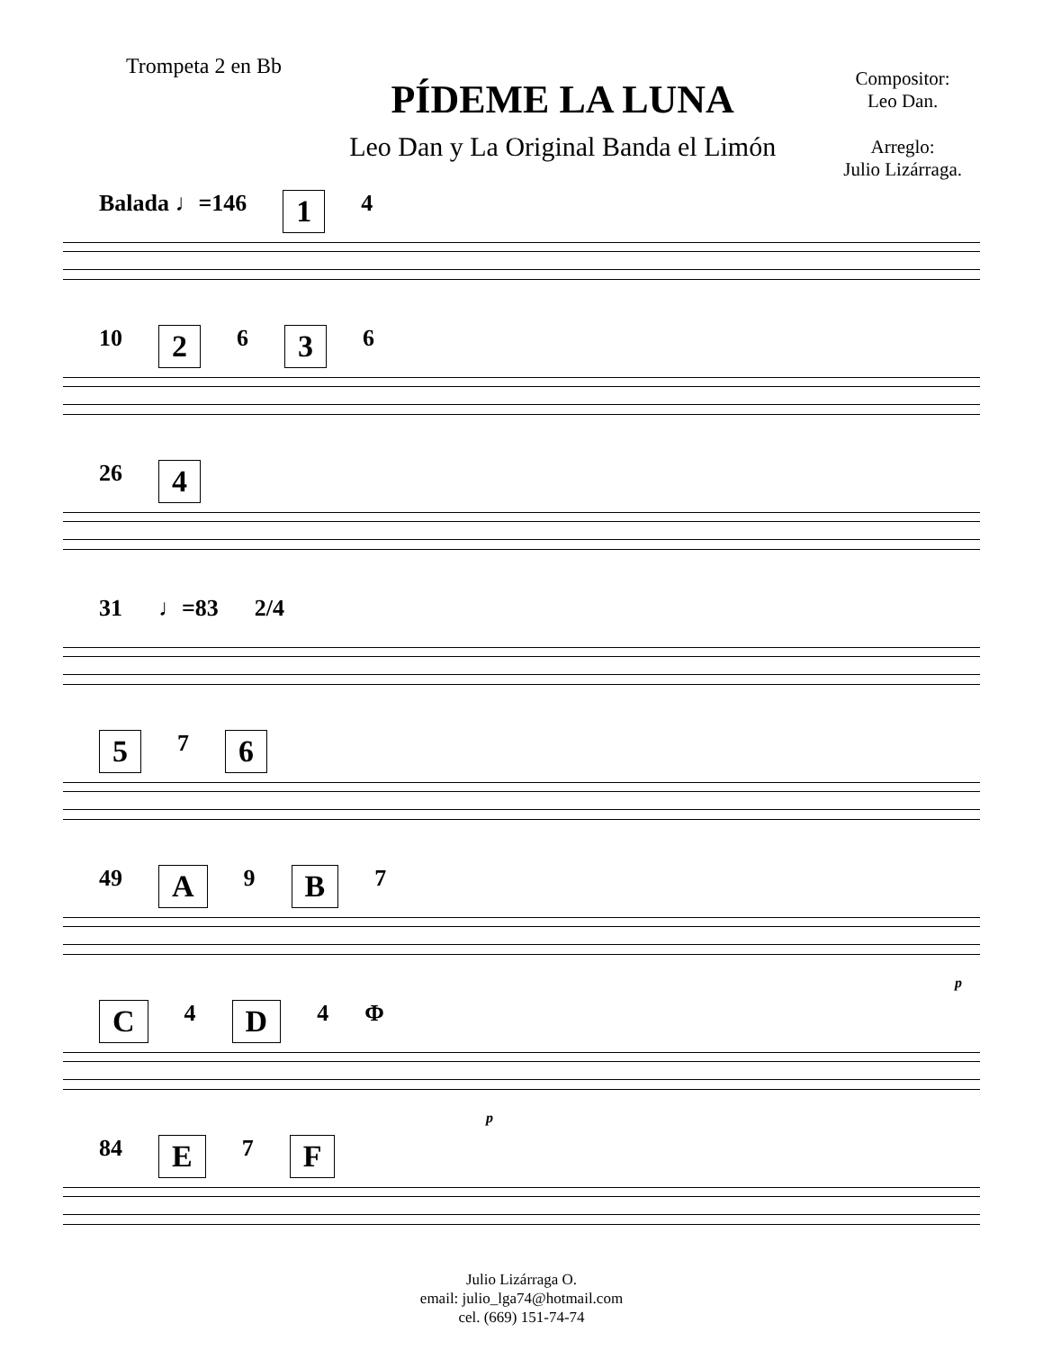Trompeta 2 en Bb
PÍDEME LA LUNA
Leo Dan y La Original Banda el Limón
Compositor:
Leo Dan.
Arreglo:
Julio Lizárraga.
Balada ♩=146 1 4
10 2 6 3 6
26 4
31 ♩=83 2/4
5 7 6
49 A 9 B 7
p
C 4 D 4 Φ
p
84 E 7 F
Julio Lizárraga O.
email: julio_lga74@hotmail.com
cel. (669) 151-74-74